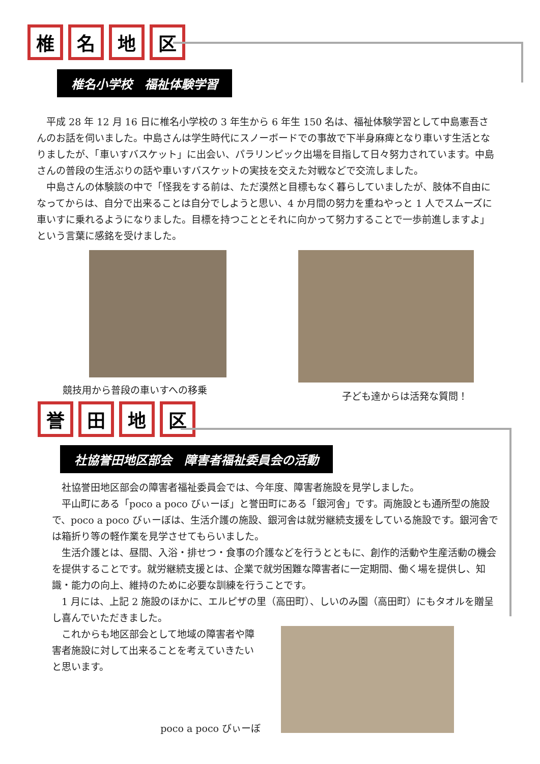椎 名 地 区
椎名小学校　福祉体験学習
平成 28 年 12 月 16 日に椎名小学校の 3 年生から 6 年生 150 名は、福祉体験学習として中島憲吾さんのお話を伺いました。中島さんは学生時代にスノーボードでの事故で下半身麻痺となり車いす生活となりましたが、「車いすバスケット」に出会い、パラリンピック出場を目指して日々努力されています。中島さんの普段の生活ぶりの話や車いすバスケットの実技を交えた対戦などで交流しました。
中島さんの体験談の中で「怪我をする前は、ただ漠然と目標もなく暮らしていましたが、肢体不自由になってからは、自分で出来ることは自分でしようと思い、4 か月間の努力を重ねやっと 1 人でスムーズに車いすに乗れるようになりました。目標を持つこととそれに向かって努力することで一歩前進しますよ」という言葉に感銘を受けました。
競技用から普段の車いすへの移乗 子ども達からは活発な質問！
誉 田 地 区
社協誉田地区部会　障害者福祉委員会の活動
社協誉田地区部会の障害者福祉委員会では、今年度、障害者施設を見学しました。
平山町にある「poco a poco びぃーぼ」と誉田町にある「銀河舎」です。両施設とも通所型の施設で、poco a poco びぃーぼは、生活介護の施設、銀河舎は就労継続支援をしている施設です。銀河舎では箱折り等の軽作業を見学させてもらいました。
生活介護とは、昼間、入浴・排せつ・食事の介護などを行うとともに、創作的活動や生産活動の機会を提供することです。就労継続支援とは、企業で就労困難な障害者に一定期間、働く場を提供し、知識・能力の向上、維持のために必要な訓練を行うことです。
1 月には、上記 2 施設のほかに、エルピザの里（高田町）、しいのみ園（高田町）にもタオルを贈呈し喜んでいただきました。
これからも地区部会として地域の障害者や障害者施設に対して出来ることを考えていきたいと思います。
poco a poco びぃーぼ